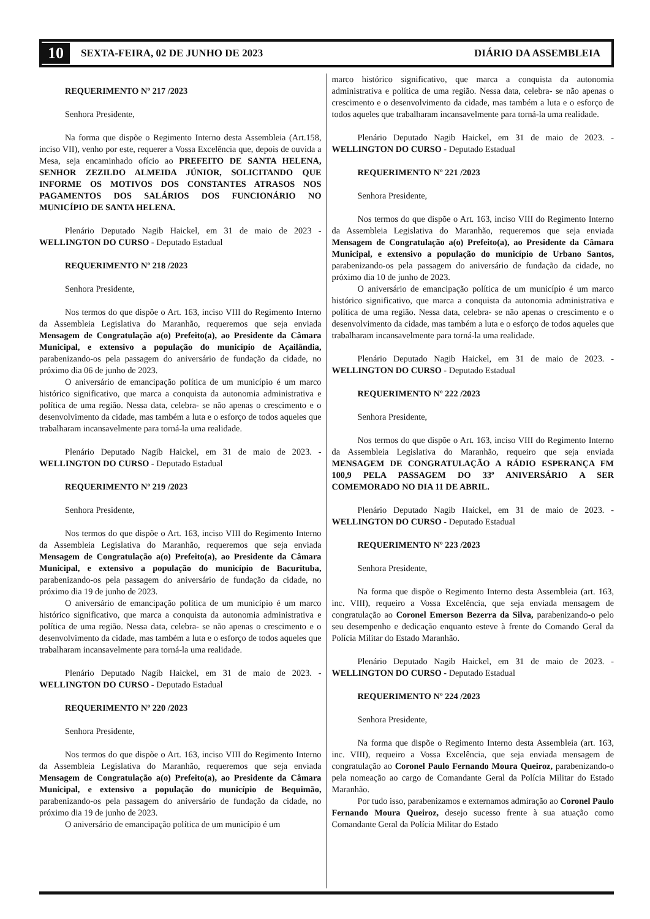10 SEXTA-FEIRA, 02 DE JUNHO DE 2023 DIÁRIO DA ASSEMBLEIA
REQUERIMENTO Nº 217 /2023
Senhora Presidente,
Na forma que dispõe o Regimento Interno desta Assembleia (Art.158, inciso VII), venho por este, requerer a Vossa Excelência que, depois de ouvida a Mesa, seja encaminhado ofício ao PREFEITO DE SANTA HELENA, SENHOR ZEZILDO ALMEIDA JÚNIOR, SOLICITANDO QUE INFORME OS MOTIVOS DOS CONSTANTES ATRASOS NOS PAGAMENTOS DOS SALÁRIOS DOS FUNCIONÁRIO NO MUNICÍPIO DE SANTA HELENA.
Plenário Deputado Nagib Haickel, em 31 de maio de 2023 - WELLINGTON DO CURSO - Deputado Estadual
REQUERIMENTO Nº 218 /2023
Senhora Presidente,
Nos termos do que dispõe o Art. 163, inciso VIII do Regimento Interno da Assembleia Legislativa do Maranhão, requeremos que seja enviada Mensagem de Congratulação a(o) Prefeito(a), ao Presidente da Câmara Municipal, e extensivo a população do município de Açailândia, parabenizando-os pela passagem do aniversário de fundação da cidade, no próximo dia 06 de junho de 2023.
O aniversário de emancipação política de um município é um marco histórico significativo, que marca a conquista da autonomia administrativa e política de uma região. Nessa data, celebra- se não apenas o crescimento e o desenvolvimento da cidade, mas também a luta e o esforço de todos aqueles que trabalharam incansavelmente para torná-la uma realidade.
Plenário Deputado Nagib Haickel, em 31 de maio de 2023. - WELLINGTON DO CURSO - Deputado Estadual
REQUERIMENTO Nº 219 /2023
Senhora Presidente,
Nos termos do que dispõe o Art. 163, inciso VIII do Regimento Interno da Assembleia Legislativa do Maranhão, requeremos que seja enviada Mensagem de Congratulação a(o) Prefeito(a), ao Presidente da Câmara Municipal, e extensivo a população do município de Bacurituba, parabenizando-os pela passagem do aniversário de fundação da cidade, no próximo dia 19 de junho de 2023.
O aniversário de emancipação política de um município é um marco histórico significativo, que marca a conquista da autonomia administrativa e política de uma região. Nessa data, celebra- se não apenas o crescimento e o desenvolvimento da cidade, mas também a luta e o esforço de todos aqueles que trabalharam incansavelmente para torná-la uma realidade.
Plenário Deputado Nagib Haickel, em 31 de maio de 2023. - WELLINGTON DO CURSO - Deputado Estadual
REQUERIMENTO Nº 220 /2023
Senhora Presidente,
Nos termos do que dispõe o Art. 163, inciso VIII do Regimento Interno da Assembleia Legislativa do Maranhão, requeremos que seja enviada Mensagem de Congratulação a(o) Prefeito(a), ao Presidente da Câmara Municipal, e extensivo a população do município de Bequimão, parabenizando-os pela passagem do aniversário de fundação da cidade, no próximo dia 19 de junho de 2023.
O aniversário de emancipação política de um município é um
marco histórico significativo, que marca a conquista da autonomia administrativa e política de uma região. Nessa data, celebra- se não apenas o crescimento e o desenvolvimento da cidade, mas também a luta e o esforço de todos aqueles que trabalharam incansavelmente para torná-la uma realidade.
Plenário Deputado Nagib Haickel, em 31 de maio de 2023. - WELLINGTON DO CURSO - Deputado Estadual
REQUERIMENTO Nº 221 /2023
Senhora Presidente,
Nos termos do que dispõe o Art. 163, inciso VIII do Regimento Interno da Assembleia Legislativa do Maranhão, requeremos que seja enviada Mensagem de Congratulação a(o) Prefeito(a), ao Presidente da Câmara Municipal, e extensivo a população do município de Urbano Santos, parabenizando-os pela passagem do aniversário de fundação da cidade, no próximo dia 10 de junho de 2023.
O aniversário de emancipação política de um município é um marco histórico significativo, que marca a conquista da autonomia administrativa e política de uma região. Nessa data, celebra- se não apenas o crescimento e o desenvolvimento da cidade, mas também a luta e o esforço de todos aqueles que trabalharam incansavelmente para torná-la uma realidade.
Plenário Deputado Nagib Haickel, em 31 de maio de 2023. - WELLINGTON DO CURSO - Deputado Estadual
REQUERIMENTO Nº 222 /2023
Senhora Presidente,
Nos termos do que dispõe o Art. 163, inciso VIII do Regimento Interno da Assembleia Legislativa do Maranhão, requeiro que seja enviada MENSAGEM DE CONGRATULAÇÃO A RÁDIO ESPERANÇA FM 100,9 PELA PASSAGEM DO 33º ANIVERSÁRIO A SER COMEMORADO NO DIA 11 DE ABRIL.
Plenário Deputado Nagib Haickel, em 31 de maio de 2023. - WELLINGTON DO CURSO - Deputado Estadual
REQUERIMENTO Nº 223 /2023
Senhora Presidente,
Na forma que dispõe o Regimento Interno desta Assembleia (art. 163, inc. VIII), requeiro a Vossa Excelência, que seja enviada mensagem de congratulação ao Coronel Emerson Bezerra da Silva, parabenizando-o pelo seu desempenho e dedicação enquanto esteve à frente do Comando Geral da Polícia Militar do Estado Maranhão.
Plenário Deputado Nagib Haickel, em 31 de maio de 2023. - WELLINGTON DO CURSO - Deputado Estadual
REQUERIMENTO Nº 224 /2023
Senhora Presidente,
Na forma que dispõe o Regimento Interno desta Assembleia (art. 163, inc. VIII), requeiro a Vossa Excelência, que seja enviada mensagem de congratulação ao Coronel Paulo Fernando Moura Queiroz, parabenizando-o pela nomeação ao cargo de Comandante Geral da Polícia Militar do Estado Maranhão.
Por tudo isso, parabenizamos e externamos admiração ao Coronel Paulo Fernando Moura Queiroz, desejo sucesso frente à sua atuação como Comandante Geral da Polícia Militar do Estado